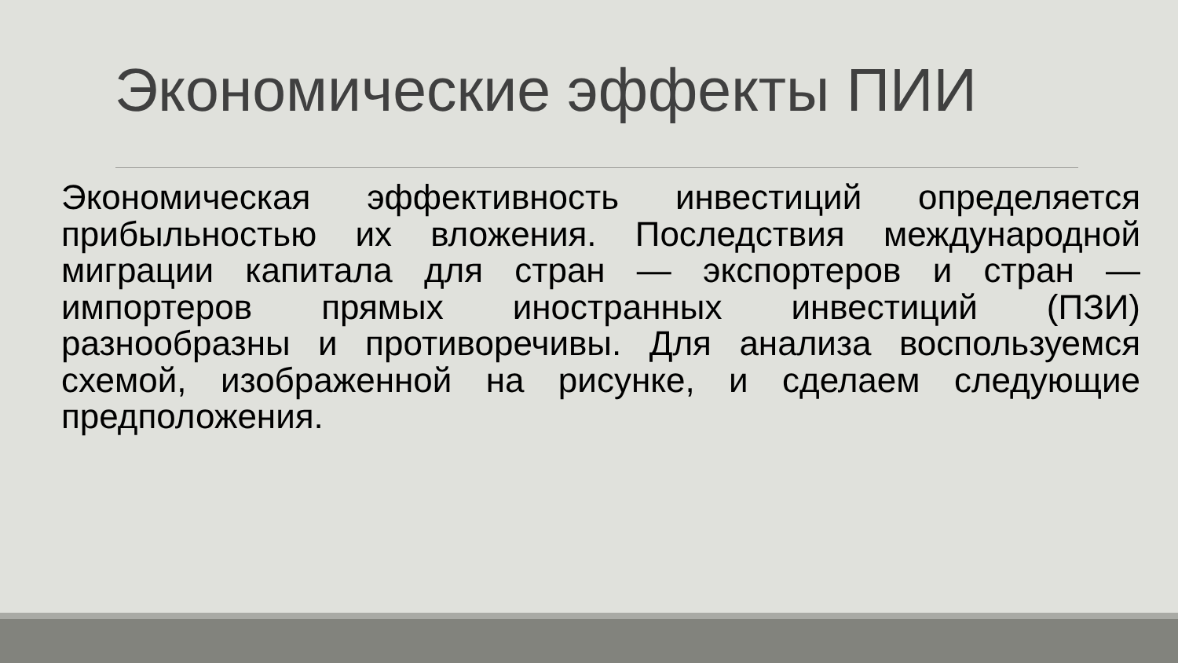Экономические эффекты ПИИ
Экономическая эффективность инвестиций определяется прибыльностью их вложения. Последствия международной миграции капитала для стран — экспортеров и стран — импортеров прямых иностранных инвестиций (ПЗИ) разнообразны и противоречивы. Для анализа воспользуемся схемой, изображенной на рисунке, и сделаем следующие предположения.